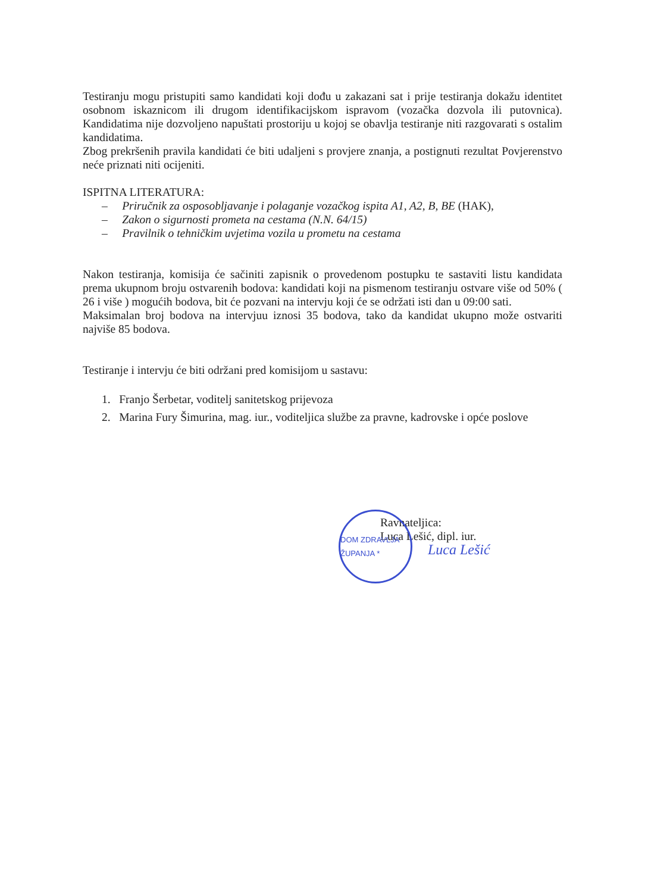Testiranju mogu pristupiti samo kandidati koji dođu u zakazani sat i prije testiranja dokažu identitet osobnom iskaznicom ili drugom identifikacijskom ispravom (vozačka dozvola ili putovnica). Kandidatima nije dozvoljeno napuštati prostoriju u kojoj se obavlja testiranje niti razgovarati s ostalim kandidatima.
Zbog prekršenih pravila kandidati će biti udaljeni s provjere znanja, a postignuti rezultat Povjerenstvo neće priznati niti ocijeniti.
ISPITNA LITERATURA:
– Priručnik za osposobljavanje i polaganje vozačkog ispita A1, A2, B, BE (HAK),
– Zakon o sigurnosti prometa na cestama (N.N. 64/15)
– Pravilnik o tehničkim uvjetima vozila u prometu na cestama
Nakon testiranja, komisija će sačiniti zapisnik o provedenom postupku te sastaviti listu kandidata prema ukupnom broju ostvarenih bodova: kandidati koji na pismenom testiranju ostvare više od 50% ( 26 i više ) mogućih bodova, bit će pozvani na intervju koji će se održati isti dan u 09:00 sati.
Maksimalan broj bodova na intervjuu iznosi 35 bodova, tako da kandidat ukupno može ostvariti najviše 85 bodova.
Testiranje i intervju će biti održani pred komisijom u sastavu:
1. Franjo Šerbetar, voditelj sanitetskog prijevoza
2. Marina Fury Šimurina, mag. iur., voditeljica službe za pravne, kadrovske i opće poslove
DOM ZDRAVLJA ŽUPANJA *
Ravnateljica:
Luca Lešić, dipl. iur.
Luca Lešić